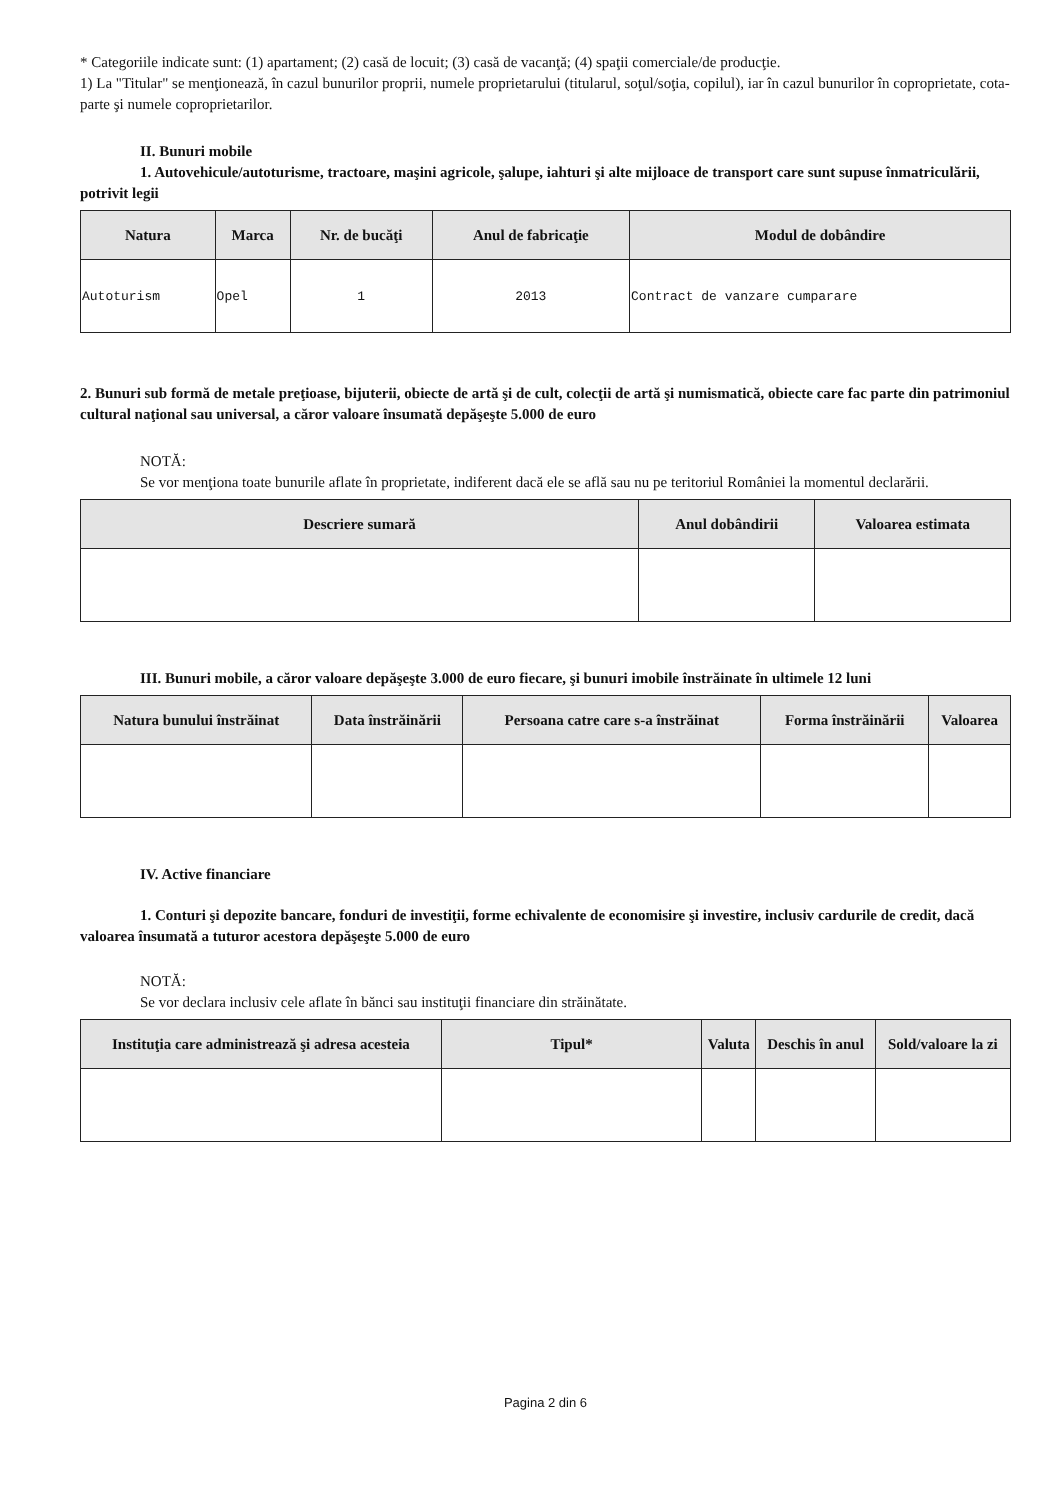* Categoriile indicate sunt: (1) apartament; (2) casă de locuit; (3) casă de vacanţă; (4) spaţii comerciale/de producţie.
1) La "Titular" se menţionează, în cazul bunurilor proprii, numele proprietarului (titularul, soţul/soţia, copilul), iar în cazul bunurilor în coproprietate, cota-parte şi numele coproprietarilor.
II. Bunuri mobile
1. Autovehicule/autoturisme, tractoare, maşini agricole, şalupe, iahturi şi alte mijloace de transport care sunt supuse înmatriculării, potrivit legii
| Natura | Marca | Nr. de bucăţi | Anul de fabricaţie | Modul de dobândire |
| --- | --- | --- | --- | --- |
| Autoturism | Opel | 1 | 2013 | Contract de vanzare cumparare |
2. Bunuri sub formă de metale preţioase, bijuterii, obiecte de artă şi de cult, colecţii de artă şi numismatică, obiecte care fac parte din patrimoniul cultural naţional sau universal, a căror valoare însumată depăşeşte 5.000 de euro
NOTĂ:
Se vor menţiona toate bunurile aflate în proprietate, indiferent dacă ele se află sau nu pe teritoriul României la momentul declarării.
| Descriere sumară | Anul dobândirii | Valoarea estimata |
| --- | --- | --- |
III. Bunuri mobile, a căror valoare depăşeşte 3.000 de euro fiecare, şi bunuri imobile înstrăinate în ultimele 12 luni
| Natura bunului înstrăinat | Data înstrăinării | Persoana catre care s-a înstrăinat | Forma înstrăinării | Valoarea |
| --- | --- | --- | --- | --- |
IV. Active financiare
1. Conturi şi depozite bancare, fonduri de investiţii, forme echivalente de economisire şi investire, inclusiv cardurile de credit, dacă valoarea însumată a tuturor acestora depăşeşte 5.000 de euro
NOTĂ:
Se vor declara inclusiv cele aflate în bănci sau instituţii financiare din străinătate.
| Instituţia care administrează şi adresa acesteia | Tipul* | Valuta | Deschis în anul | Sold/valoare la zi |
| --- | --- | --- | --- | --- |
Pagina 2 din 6